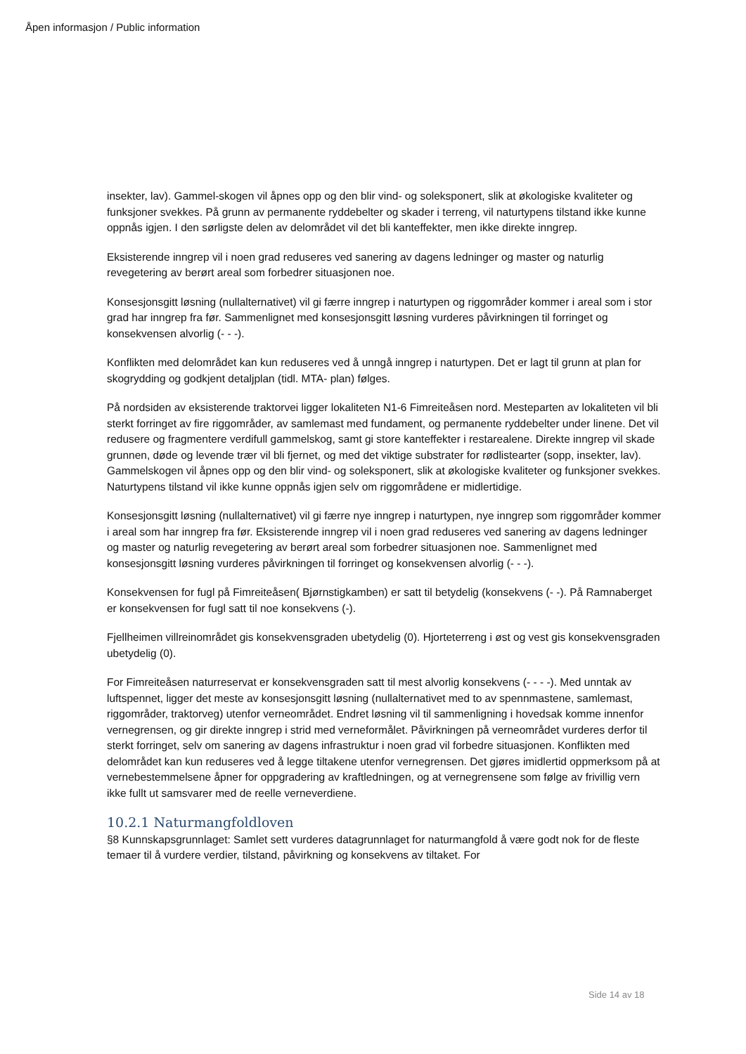Åpen informasjon / Public information
insekter, lav). Gammel-skogen vil åpnes opp og den blir vind- og soleksponert, slik at økologiske kvaliteter og funksjoner svekkes. På grunn av permanente ryddebelter og skader i terreng, vil naturtypens tilstand ikke kunne oppnås igjen. I den sørligste delen av delområdet vil det bli kanteffekter, men ikke direkte inngrep.
Eksisterende inngrep vil i noen grad reduseres ved sanering av dagens ledninger og master og naturlig revegetering av berørt areal som forbedrer situasjonen noe.
Konsesjonsgitt løsning (nullalternativet) vil gi færre inngrep i naturtypen og riggområder kommer i areal som i stor grad har inngrep fra før. Sammenlignet med konsesjonsgitt løsning vurderes påvirkningen til forringet og konsekvensen alvorlig (- - -).
Konflikten med delområdet kan kun reduseres ved å unngå inngrep i naturtypen. Det er lagt til grunn at plan for skogrydding og godkjent detaljplan (tidl. MTA- plan) følges.
På nordsiden av eksisterende traktorvei ligger lokaliteten N1-6 Fimreiteåsen nord. Mesteparten av lokaliteten vil bli sterkt forringet av fire riggområder, av samlemast med fundament, og permanente ryddebelter under linene. Det vil redusere og fragmentere verdifull gammelskog, samt gi store kanteffekter i restarealene. Direkte inngrep vil skade grunnen, døde og levende trær vil bli fjernet, og med det viktige substrater for rødlistearter (sopp, insekter, lav). Gammelskogen vil åpnes opp og den blir vind- og soleksponert, slik at økologiske kvaliteter og funksjoner svekkes. Naturtypens tilstand vil ikke kunne oppnås igjen selv om riggområdene er midlertidige.
Konsesjonsgitt løsning (nullalternativet) vil gi færre nye inngrep i naturtypen, nye inngrep som riggområder kommer i areal som har inngrep fra før. Eksisterende inngrep vil i noen grad reduseres ved sanering av dagens ledninger og master og naturlig revegetering av berørt areal som forbedrer situasjonen noe. Sammenlignet med konsesjonsgitt løsning vurderes påvirkningen til forringet og konsekvensen alvorlig (- - -).
Konsekvensen for fugl på Fimreiteåsen( Bjørnstigkamben) er satt til betydelig (konsekvens (- -). På Ramnaberget er konsekvensen for fugl satt til noe konsekvens (-).
Fjellheimen villreinområdet gis konsekvensgraden ubetydelig (0). Hjorteterreng i øst og vest gis konsekvensgraden ubetydelig (0).
For Fimreiteåsen naturreservat er konsekvensgraden satt til mest alvorlig konsekvens (- - - -). Med unntak av luftspennet, ligger det meste av konsesjonsgitt løsning (nullalternativet med to av spennmastene, samlemast, riggområder, traktorveg) utenfor verneområdet. Endret løsning vil til sammenligning i hovedsak komme innenfor vernegrensen, og gir direkte inngrep i strid med verneformålet. Påvirkningen på verneområdet vurderes derfor til sterkt forringet, selv om sanering av dagens infrastruktur i noen grad vil forbedre situasjonen. Konflikten med delområdet kan kun reduseres ved å legge tiltakene utenfor vernegrensen. Det gjøres imidlertid oppmerksom på at vernebestemmelsene åpner for oppgradering av kraftledningen, og at vernegrensene som følge av frivillig vern ikke fullt ut samsvarer med de reelle verneverdiene.
10.2.1 Naturmangfoldloven
§8 Kunnskapsgrunnlaget: Samlet sett vurderes datagrunnlaget for naturmangfold å være godt nok for de fleste temaer til å vurdere verdier, tilstand, påvirkning og konsekvens av tiltaket. For
Side 14 av 18